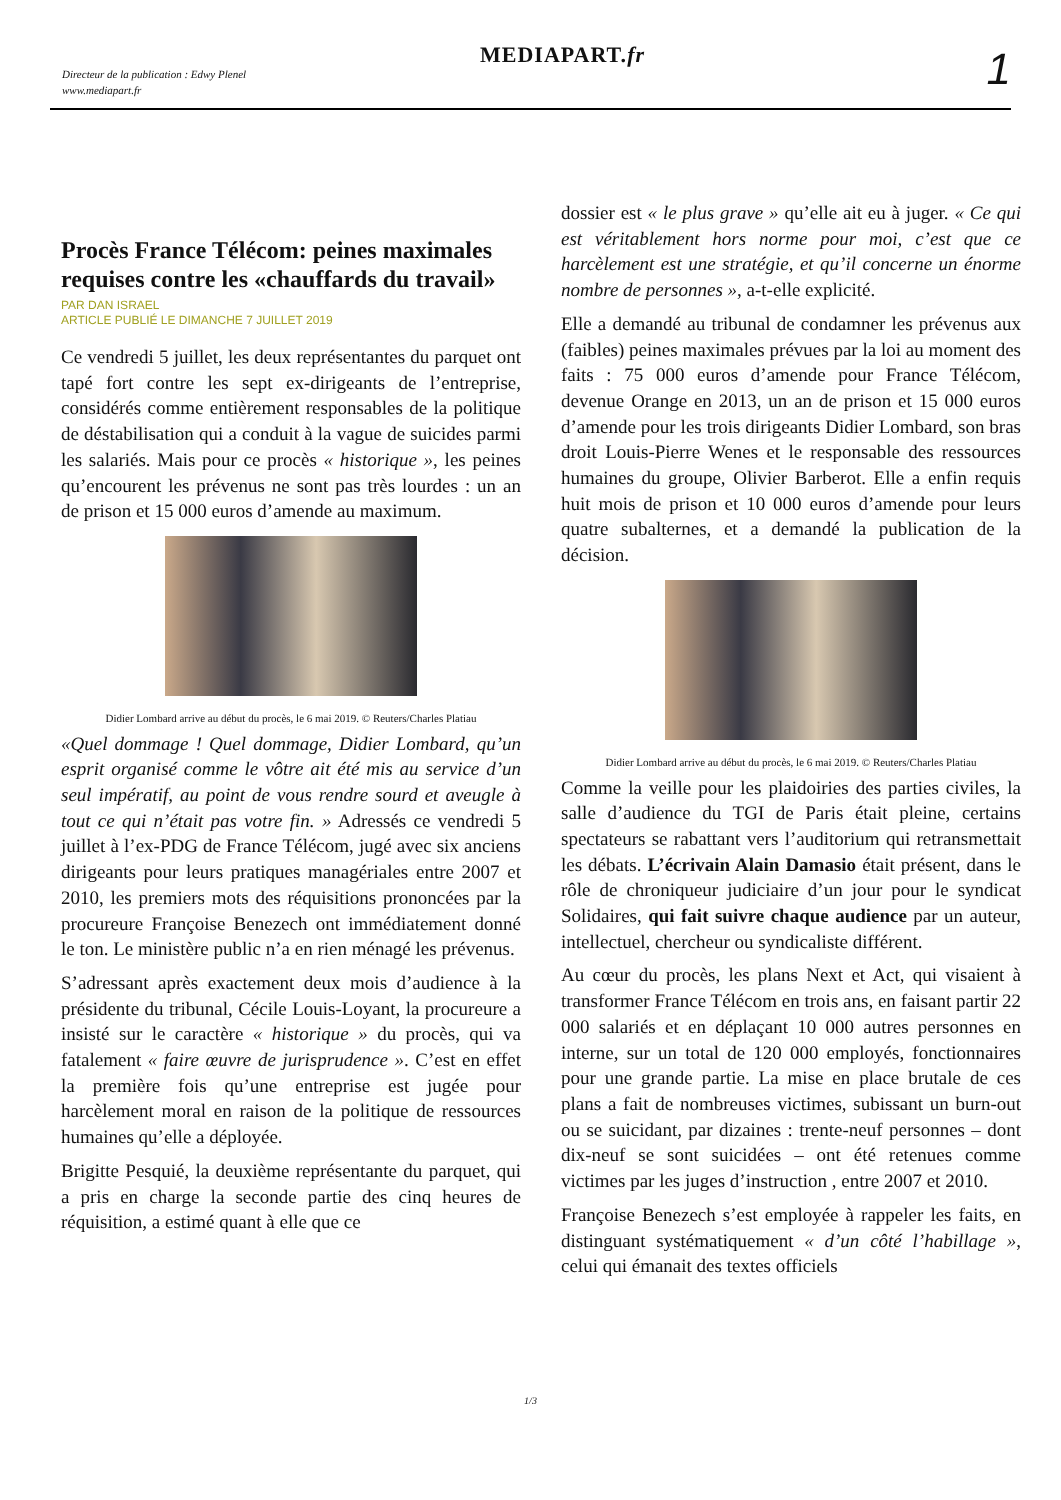Directeur de la publication : Edwy Plenel
www.mediapart.fr
MEDIAPART.fr 1
Procès France Télécom: peines maximales requises contre les «chauffards du travail»
PAR DAN ISRAEL
ARTICLE PUBLIÉ LE DIMANCHE 7 JUILLET 2019
Ce vendredi 5 juillet, les deux représentantes du parquet ont tapé fort contre les sept ex-dirigeants de l’entreprise, considérés comme entièrement responsables de la politique de déstabilisation qui a conduit à la vague de suicides parmi les salariés. Mais pour ce procès « historique », les peines qu’encourent les prévenus ne sont pas très lourdes : un an de prison et 15 000 euros d’amende au maximum.
Didier Lombard arrive au début du procès, le 6 mai 2019. © Reuters/Charles Platiau
«Quel dommage ! Quel dommage, Didier Lombard, qu’un esprit organisé comme le vôtre ait été mis au service d’un seul impératif, au point de vous rendre sourd et aveugle à tout ce qui n’était pas votre fin. » Adressés ce vendredi 5 juillet à l’ex-PDG de France Télécom, jugé avec six anciens dirigeants pour leurs pratiques managériales entre 2007 et 2010, les premiers mots des réquisitions prononcées par la procureure Françoise Benezech ont immédiatement donné le ton. Le ministère public n’a en rien ménagé les prévenus.
S’adressant après exactement deux mois d’audience à la présidente du tribunal, Cécile Louis-Loyant, la procureure a insisté sur le caractère « historique » du procès, qui va fatalement « faire œuvre de jurisprudence ». C’est en effet la première fois qu’une entreprise est jugée pour harcèlement moral en raison de la politique de ressources humaines qu’elle a déployée.
Brigitte Pesquié, la deuxième représentante du parquet, qui a pris en charge la seconde partie des cinq heures de réquisition, a estimé quant à elle que ce
dossier est « le plus grave » qu’elle ait eu à juger. « Ce qui est véritablement hors norme pour moi, c’est que ce harcèlement est une stratégie, et qu’il concerne un énorme nombre de personnes », a-t-elle explicité.
Elle a demandé au tribunal de condamner les prévenus aux (faibles) peines maximales prévues par la loi au moment des faits : 75 000 euros d’amende pour France Télécom, devenue Orange en 2013, un an de prison et 15 000 euros d’amende pour les trois dirigeants Didier Lombard, son bras droit Louis-Pierre Wenes et le responsable des ressources humaines du groupe, Olivier Barberot. Elle a enfin requis huit mois de prison et 10 000 euros d’amende pour leurs quatre subalternes, et a demandé la publication de la décision.
Didier Lombard arrive au début du procès, le 6 mai 2019. © Reuters/Charles Platiau
Comme la veille pour les plaidoiries des parties civiles, la salle d’audience du TGI de Paris était pleine, certains spectateurs se rabattant vers l’auditorium qui retransmettait les débats. L’écrivain Alain Damasio était présent, dans le rôle de chroniqueur judiciaire d’un jour pour le syndicat Solidaires, qui fait suivre chaque audience par un auteur, intellectuel, chercheur ou syndicaliste différent.
Au cœur du procès, les plans Next et Act, qui visaient à transformer France Télécom en trois ans, en faisant partir 22 000 salariés et en déplaçant 10 000 autres personnes en interne, sur un total de 120 000 employés, fonctionnaires pour une grande partie. La mise en place brutale de ces plans a fait de nombreuses victimes, subissant un burn-out ou se suicidant, par dizaines : trente-neuf personnes – dont dix-neuf se sont suicidées – ont été retenues comme victimes par les juges d’instruction , entre 2007 et 2010.
Françoise Benezech s’est employée à rappeler les faits, en distinguant systématiquement « d’un côté l’habillage », celui qui émanait des textes officiels
1/3